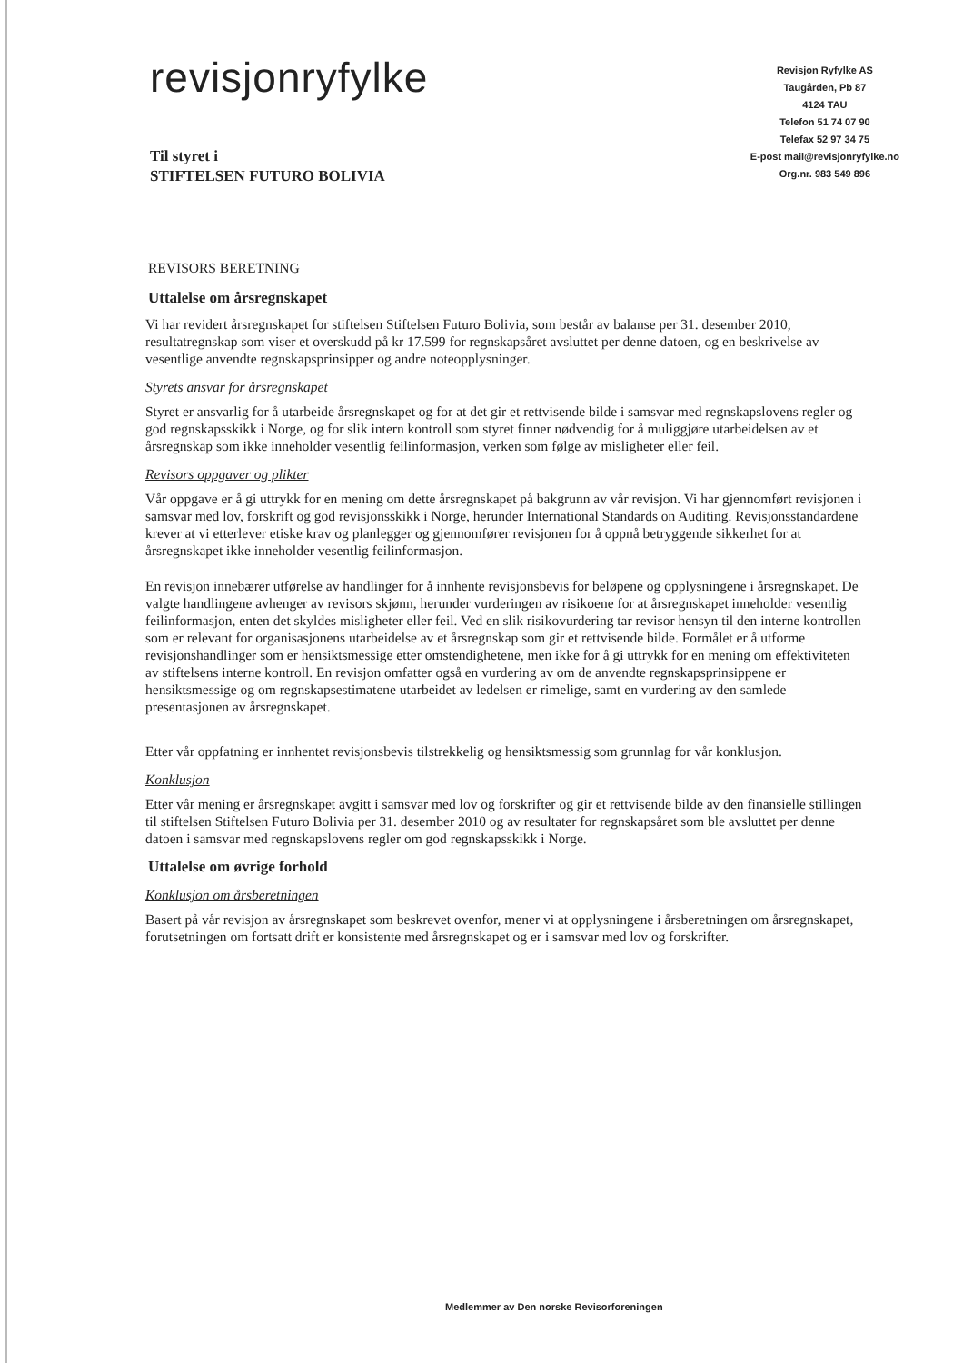revisjonryfylke
Revisjon Ryfylke AS
Taugården, Pb 87
4124 TAU
Telefon 51 74 07 90
Telefax 52 97 34 75
E-post mail@revisjonryfylke.no
Org.nr. 983 549 896
Til styret i
STIFTELSEN FUTURO BOLIVIA
REVISORS BERETNING
Uttalelse om årsregnskapet
Vi har revidert årsregnskapet for stiftelsen Stiftelsen Futuro Bolivia, som består av balanse per 31. desember 2010, resultatregnskap som viser et overskudd på kr 17.599 for regnskapsåret avsluttet per denne datoen, og en beskrivelse av vesentlige anvendte regnskapsprinsipper og andre noteopplysninger.
Styrets ansvar for årsregnskapet
Styret er ansvarlig for å utarbeide årsregnskapet og for at det gir et rettvisende bilde i samsvar med regnskapslovens regler og god regnskapsskikk i Norge, og for slik intern kontroll som styret finner nødvendig for å muliggjøre utarbeidelsen av et årsregnskap som ikke inneholder vesentlig feilinformasjon, verken som følge av misligheter eller feil.
Revisors oppgaver og plikter
Vår oppgave er å gi uttrykk for en mening om dette årsregnskapet på bakgrunn av vår revisjon. Vi har gjennomført revisjonen i samsvar med lov, forskrift og god revisjonsskikk i Norge, herunder International Standards on Auditing. Revisjonsstandardene krever at vi etterlever etiske krav og planlegger og gjennomfører revisjonen for å oppnå betryggende sikkerhet for at årsregnskapet ikke inneholder vesentlig feilinformasjon.
En revisjon innebærer utførelse av handlinger for å innhente revisjonsbevis for beløpene og opplysningene i årsregnskapet. De valgte handlingene avhenger av revisors skjønn, herunder vurderingen av risikoene for at årsregnskapet inneholder vesentlig feilinformasjon, enten det skyldes misligheter eller feil. Ved en slik risikovurdering tar revisor hensyn til den interne kontrollen som er relevant for organisasjonens utarbeidelse av et årsregnskap som gir et rettvisende bilde. Formålet er å utforme revisjonshandlinger som er hensiktsmessige etter omstendighetene, men ikke for å gi uttrykk for en mening om effektiviteten av stiftelsens interne kontroll. En revisjon omfatter også en vurdering av om de anvendte regnskapsprinsippene er hensiktsmessige og om regnskapsestimatene utarbeidet av ledelsen er rimelige, samt en vurdering av den samlede presentasjonen av årsregnskapet.
Etter vår oppfatning er innhentet revisjonsbevis tilstrekkelig og hensiktsmessig som grunnlag for vår konklusjon.
Konklusjon
Etter vår mening er årsregnskapet avgitt i samsvar med lov og forskrifter og gir et rettvisende bilde av den finansielle stillingen til stiftelsen Stiftelsen Futuro Bolivia per 31. desember 2010 og av resultater for regnskapsåret som ble avsluttet per denne datoen i samsvar med regnskapslovens regler om god regnskapsskikk i Norge.
Uttalelse om øvrige forhold
Konklusjon om årsberetningen
Basert på vår revisjon av årsregnskapet som beskrevet ovenfor, mener vi at opplysningene i årsberetningen om årsregnskapet, forutsetningen om fortsatt drift er konsistente med årsregnskapet og er i samsvar med lov og forskrifter.
Medlemmer av Den norske Revisorforeningen